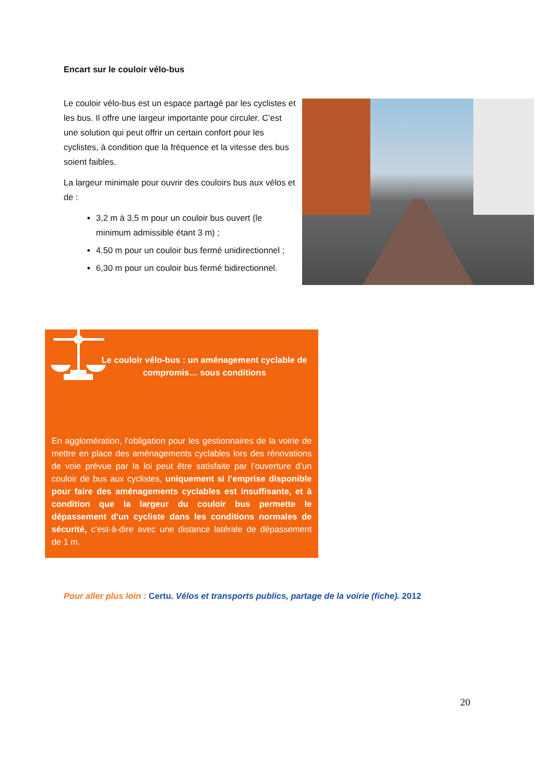Encart sur le couloir vélo-bus
Le couloir vélo-bus est un espace partagé par les cyclistes et les bus. Il offre une largeur importante pour circuler. C’est une solution qui peut offrir un certain confort pour les cyclistes, à condition que la fréquence et la vitesse des bus soient faibles.
La largeur minimale pour ouvrir des couloirs bus aux vélos et de :
3,2 m à 3,5 m pour un couloir bus ouvert (le minimum admissible étant 3 m) ;
4.50 m pour un couloir bus fermé unidirectionnel ;
6,30 m pour un couloir bus fermé bidirectionnel.
Le couloir vélo-bus : un aménagement cyclable de compromis… sous conditions
En agglomération, l’obligation pour les gestionnaires de la voirie de mettre en place des aménagements cyclables lors des rénovations de voie prévue par la loi peut être satisfaite par l’ouverture d’un couloir de bus aux cyclistes, uniquement si l’emprise disponible pour faire des aménagements cyclables est insuffisante, et à condition que la largeur du couloir bus permette le dépassement d'un cycliste dans les conditions normales de sécurité, c’est-à-dire avec une distance latérale de dépassement de 1 m.
Pour aller plus loin : Certu. Vélos et transports publics, partage de la voirie (fiche). 2012
20